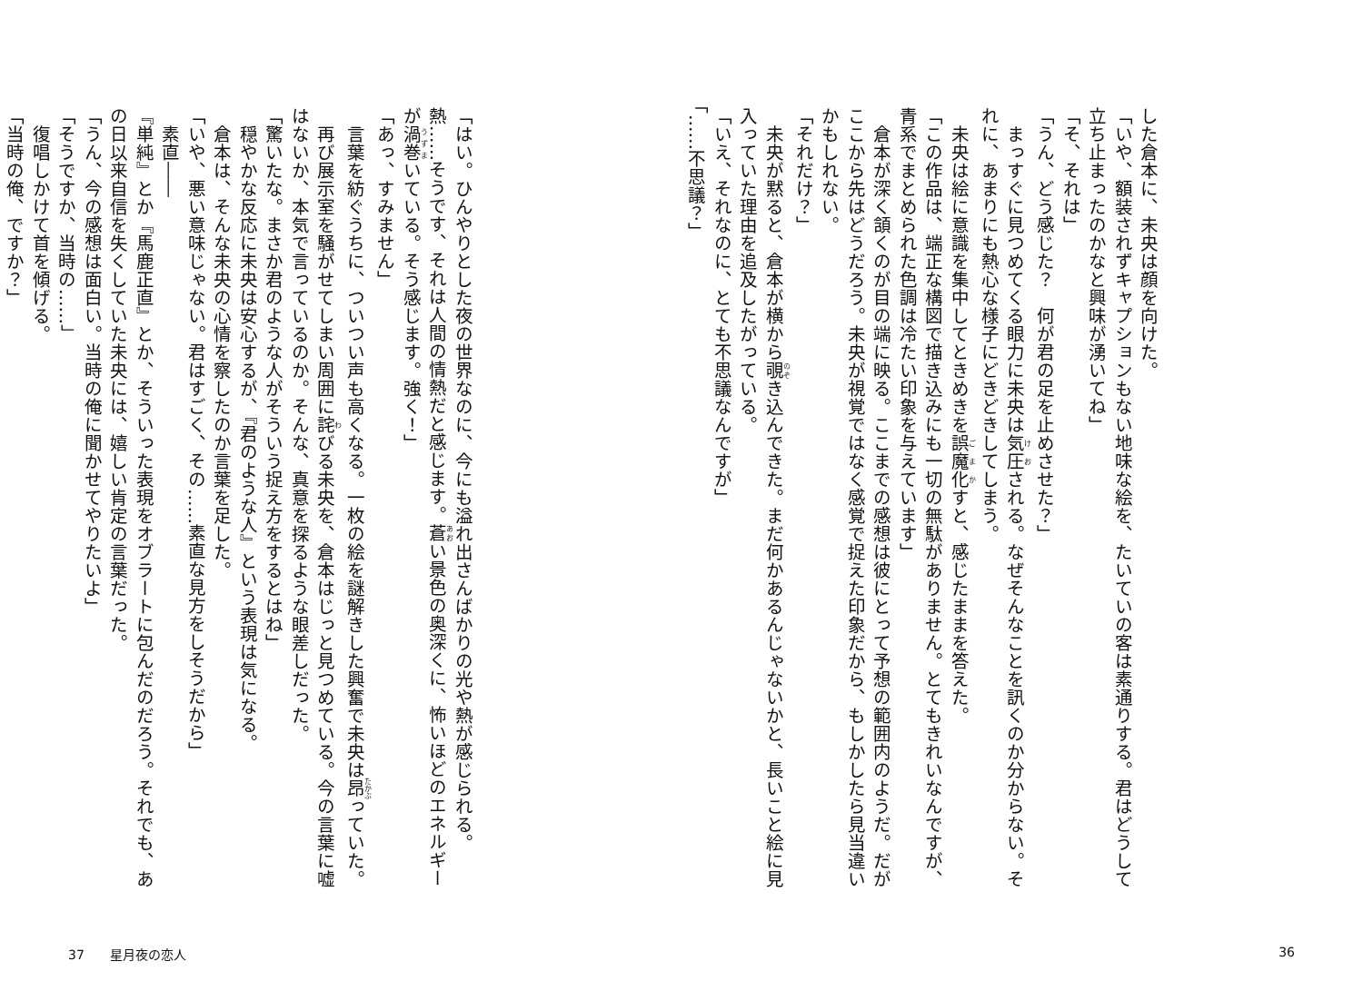した倉本に、未央は顔を向けた。
「いや、額装されずキャプションもない地味な絵を、たいていの客は素通りする。君はどうして立ち止まったのかなと興味が湧いてね」
「そ、それは」
「うん、どう感じた？　何が君の足を止めさせた？」
　まっすぐに見つめてくる眼力に未央は気圧される。なぜそんなことを訊くのか分からない。それに、あまりにも熱心な様子にどきどきしてしまう。
　未央は絵に意識を集中してときめきを誤魔化すと、感じたままを答えた。
「この作品は、端正な構図で描き込みにも一切の無駄がありません。とてもきれいなんですが、青系でまとめられた色調は冷たい印象を与えています」
　倉本が深く頷くのが目の端に映る。ここまでの感想は彼にとって予想の範囲内のようだ。だがここから先はどうだろう。未央が視覚ではなく感覚で捉えた印象だから、もしかしたら見当違いかもしれない。
「それだけ？」
　未央が黙ると、倉本が横から覗き込んできた。まだ何かあるんじゃないかと、長いこと絵に見入っていた理由を追及したがっている。
「いえ、それなのに、とても不思議なんですが」
「……不思議？」
「はい。ひんやりとした夜の世界なのに、今にも溢れ出さんばかりの光や熱が感じられる。熱……そうです、それは人間の情熱だと感じます。蒼い景色の奥深くに、怖いほどのエネルギーが渦巻いている。そう感じます。強く！」
「あっ、すみません」
　言葉を紡ぐうちに、ついつい声も高くなる。一枚の絵を謎解きした興奮で未央は昂っていた。
　再び展示室を騒がせてしまい周囲に詫びる未央を、倉本はじっと見つめている。今の言葉に嘘はないか、本気で言っているのか。そんな、真意を探るような眼差しだった。
「驚いたな。まさか君のような人がそういう捉え方をするとはね」
　穏やかな反応に未央は安心するが、『君のような人』という表現は気になる。
　倉本は、そんな未央の心情を察したのか言葉を足した。
「いや、悪い意味じゃない。君はすごく、その……素直な見方をしそうだから」
　素直――
『単純』とか『馬鹿正直』とか、そういった表現をオブラートに包んだのだろう。それでも、あの日以来自信を失くしていた未央には、嬉しい肯定の言葉だった。
「うん、今の感想は面白い。当時の俺に聞かせてやりたいよ」
「そうですか、当時の……」
　復唱しかけて首を傾げる。
「当時の俺、ですか？」
37　　星月夜の恋人 36